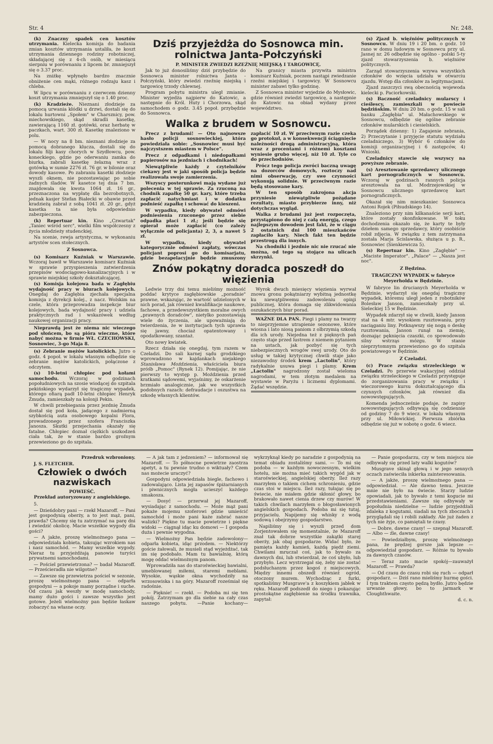Str. 4 Nr. 248.
(k) Znaczny spadek cen kosztów utrzymania. Kielecka komisja do badania zmian kosztów utrzymania ustaliła, że koszt utrzymania dziennego rodziny robotniczej, składającej się z 4-ch osób, w miesiącu sierpniu w porównaniu z lipcem br. zmniejszył się o 3.37 proc.
Na zniżkę wpłynęło bardzo znacznie obniżenie cen mąki, różnego rodzaju kasz i chleba.
W lipcu w porównaniu z czerwcem dzienny koszt utrzymania zmniejszył się o 1.40 proc.
(k) Kradzieże. Nieznani złodzieje za pomocą urwania kłódki u drzwi, dostali się do lokalu hurtowni „Społem" w Charsznicy, pow. miechowskiego, skąd skradli kasetkę, zawierającą 1160 zł. gotówki, oraz herbatę w paczkach, wart. 300 zł. Kasetkę znaleziono w polu.
— W nocy na 8 bm. nieznani złodzieje za pomocą dobranego klucza, dostali się do lokalu filji kasy chorych w Szydłowcu, pow. koneckiego, gdzie po oderwaniu zamka do biurka, zabrali kasetkę żelazną wraz z gotówką w sumie 2276 zł. 76 gr. w bilonie oraz dowody kasowe. Po zabraniu kasetki złodzieje wyszli oknem, nie pozostawiając po sobie żadnych śladów. W kasetce tej dnia 7 bm. znajdowała się kwota 1064 zł. 16 gr., przeznaczona na wypłatę dla bezrobotnych, jednak kasjer Stefan Białecki w obawie przed kradzieżą zabrał z sobą 1041 zł. 20 gr., gdyż kasetka ta nie była odpowiednio zabezpieczona.
(k) Repertuar kin. Kino „Czwartak" „Taniec wśród serc", wielki film współczesny z życia młodzieży studenckiej.
Na scenie, rewja artystyczna, w wykonaniu artystów scen stołecznych.
Z Sosnowca.
(s) Komisarz Kuźniak w Warszawie. Wczoraj bawił w Warszawie komisarz Kuźniak w sprawie przyspieszenia zatwierdzenia przepisów wodociągowo-kanalizacyjnych i w sprawie miejskiej szkoły dokształcającej.
(s) Komisja kolejowa bada w Zagłębiu wydajność pracy w biurach kolejowych. Onegdaj do Zagłębia zjechała specjalna komisja z dyrekcji kolej., z nacz. Wolskim na czele, która przeprowadza inspekcje biur kolejowych, bada wydajność pracy i udziela praktycznych rad i wskazówek według naukowej organizacji pracy.
Nieprawdą jest że niema nic wieczego pod słońcem, bo są pióra wieczne, które nabyć można w firmie WŁ. CZECHOWSKI, Sosnowiec, 3-go Maja 8.
(s) Zebranie mężów katolickich. Jutro o godz. 4 popoł. w lokalu własnym odbędzie się zebranie mężów katolickich, połączone z odczytem.
(s) 10-letni chłopiec pod kołami samochodu. Wczoraj w godzinach popołudniowych na szosie wiodącej do szpitala pekińskiego wydarzył się tragiczny wypadek, którego ofiarą padł 10-letni chłopiec Henryk Żmuda, zamieszkały na kolonji Pekin.
W chwili przebiegania przez jezdnię Żmuda dostał się pod koła, jadącego z nadmierną szybkością auta osobowego kopalni Flora, prowadzonego przez szofera Franciszka Janosza. Skutki przejechania okazały się fatalne. Chłopiec doznał ciężkich uszkodzeń ciała tak, że w stanie bardzo groźnym przewieziono go do szpitala.
Dziś przyjeżdża do Sosnowca min. rolnictwa Janta-Połczyński
P. MINISTER ZWIEDZI RZEŹNIĘ MIEJSKĄ I TARGOWICĘ.
Jak to już donosiliśmy dziś przybędzie do Sosnowca minister rolnictwa Janta - Połczyński, który zwiedzi rzeźnię miejską i targowicę trzody chlewnej.
Program pobytu ministra uległ zmianie. Minister wyjedża najpierw do Katowic, a następnie do Król. Huty i Chorzowa, skąd samochodem o godz. 3.45 popoł. przybędzie do Sosnowca.
Na granicy miasta przywita ministra komisarz Kuźniak, poczem nastąpi zwiedzanie rzeźni miejskiej i targowicy. W Sosnowcu minister zabawi tylko godzinę.
Z Sosnowca minister wyjedzie do Mysłowic, gdzie również zwiedzi targowicę, a następnie do Katowic na obiad wydany przez województwo.
Walka z brudem w Sosnowcu.
Precz z brudami! — Oto najnowsze hasło policji sosnowieckiej, która powiedziała sobie: „Sosnowiec musi być najczystszem miastem w Polsce".
Precz z odpadkami i niedopałkami papierosów na jezdniach i chodnikach!
Niewątpliwie każdy z czytelników ciekawy jest w jaki sposób policja będzie realizowała swoje zamierzenia.
Wszyscy posterunkowi mają wydane już polecenia w tej sprawie. Za rzuconą na chodnik zapałkę 50 gr. kary, które trzeba zapłacić natychmiast i w dodatku podnieść zapałkę i schować do kieszeni.
W wypadku, kiedy obywatel odmówi podniesienia rzuconego przez siebie odpadka płaci 1 zł.; jeśli będzie się opierał może zapłacić (co zależy wyłącznie od policjanta) 2, 3, a nawet 5 zł.
W wypadku, kiedy obywatel kategorycznie odmówi zapłaty, wówczas policjant poprosi go do komisarjatu, gdzie bezapelacyjnie będzie zmuszony zapłacić 10 zł. W przeciwnym razie czeka go protokuł, a w konsekwencji ściągnięcie należności drogą administracyjną, która wraz z procentami i różnemi kosztami wyniesie grubo więcej, niż 10 zł. Tyle co do przechodniów.
Prócz tego policja zwróci baczną uwagę na dozorców domowych, roztoczy nad nimi obserwację, czy swe czynności wykonują solidnie. W przeciwnym razie będą stosowane kary.
W ten sposób zakrojona akcja przyniesie niewątpliwie pożądane rezultaty, miasto przybierze inny, niż dotychczas wygląd.
Walka z brudami już jest rozpoczęta, przystąpiono do niej z całą energją, czego najlepszym dowodem jest fakt, że w ciągu 2 ostatnich dni 100 mieszkańców zapłaciło kary. Niech fakt ten będzie przestrogą dla innych.
Na chodniki i jezdnie nic nie rzucać nie można, od tego są stojące na ulicach skrzynki.
Znów pokątny doradca poszedł do więzienia
Ledwie trzy dni temu mieliśmy możność poddać krytyce zagłębiowskie „poradnie" prawne, wskazując, że wartość udzielonych w nich porad, jak również kwalifikacje naukowe, fachowe, a przedewszystkiem moralne owych „prawnych doradców", nietylko pozostawiają wiele do życzenia, ale upoważniają do twierdzenia, że w instytucjach tych uprawia się jawny, chociaż opatentowany i opodatkowany, szantaż.
Oto nowy kwiatek.
Rzecz działa się onegdaj, tym razem w Czeladzi. Do sali karnej sądu grodzkiego wprowadzono w kajdankach niejakiego Stanisława Moździenia, właściciela biura próśb „Pomoc" (Rynek 12). Pomijając, że nie pierwszy to występ p. Moździenia przed kratkami sądowemi, wyjaśnimy, że oskarżenie brzmiało analogicznie, jak we wszystkich podobnych razach: defraudacje i oszustwa na szkodę własnych klientów.
Wyrok dwuch miesięcy więzienia wyrwał znowu gronu pokątniarzy wybitną jednostkę ku niewątpliwemu zadowoleniu opinji publicznej, która domaga się zlikwidowania oszukańczych biur porad.
WAŻNE DLA PAŃ. Piegi i plamy na twarzy to nieprzyjemne utrapienie sezonowe, które wiosna i lato niosą paniom z olbrzymią szkodą dla ich urody. Niejedna też z pięknych pań często staje przed lustrem z niemem pytaniem na ustach, jak pozbyć się tych niebezpiecznych wrogów swej urody. Oto do usług w takiej krytycznej chwili staje jako niezawodny środek krem „Lactolin", który radykalnie usuwa piegi i plamy. Krem „Lactolin" nagrodzony został wieloma nagrodami, w tem złotym medalem na wystawie w Paryżu i licznemi dyplomami. Żądać wszędzie.
(s) Zjazd b. więźniów politycznych w Sosnowcu. W dniu 19 i 20 bm. o godz. 10 rano w domu ludowym w Sosnowcu przy ul. Jasnej nr. 26 odbędzie się ogólno - polski 5-ty zjazd stowarzyszenia b. więźniów politycznych.
Zarząd stowarzyszenia wzywa wszystkich członków do wzięcia udziału w otwarciu zjazdu. Wstęp dla członków za legitymacjami.
Zjazd zaszczyci swą obecnością wojewoda kielecki p. Paciorkowski.
(s) Baczność czeladnicy mularscy i cieślescy, zamieszkali w powiecie będzińskim. W dniu 20 bm. o godz. 15 w sali banku „Zagłębia" ul. Małachowskiego w Sosnowcu, odbędzie się ogólne zebranie członków mularskich i ciesielskich.
Porządek dzienny: 1) Zagajenie zebrania, 2) Przeczytanie i przyjęcie statutu wydziału czeladniczego, 3) Wybór 6 członków do komisji organizacyjnej i 6 zastępców, 4) Wnioski.
Czeladnicy stawcie się wszyscy na powyższe zebranie.
(s) Aresztowanie sprzedawcy ulicznego kart pornograficznych w Sosnowcu. Wczoraj w godzinach rannych policja aresztowała na ul. Modrzejowskiej w Sosnowcu ulicznego sprzedawcę kart pornograficznych.
Okazał się nim mieszkaniec Sosnowca Antoni Rojek (Piłsudskiego 14).
Znaleziono przy nim kilkanaście serji kart, które zostały skonfiskowane. W toku dochodzenia okazało się, że karty te były dziełem samego sprzedawcy, który osobiście robił zdjęcia. W związku z tem zatrzymana została Marja Scislawska, służąca u p. R., Sosnowiec (Sienkiewicza 5).
(s) Repertuar kin. Kino „Zagłębie" — „Maciste Imperator". „Palace" — „Nasza jest noc".
Z Będzina.
TRAGICZNY WYPADEK w fabryce Meyerholda w Będzinie.
W fabryce lin drucianych Meyerholda w Będzinie, wydarzył się onegdaj tragiczny wypadek, któremu uległ jeden z robotników Bolesław Janson, zamieszkały przy ul. Sieleckiej 15 w Będzinie.
Wypadek zdarzył się w chwili, kiedy Janson stał na 4 mtr. wysokiem rusztowaniu, przy naciąganiu liny. Potknąwszy się nogą o deskę rusztowania, Janson runął na ziemię, doznając pęknięcia czaszki, co spowodowało silny wstrząs mózgu. W stanie nieprzytomnym przewieziono go do szpitala powiatowego w Będzinie.
Z Czeladzi.
(c) Prace związku strzeleckiego w Czeladzi. Po przerwie wakacyjnej oddział związku strzeleckiego w Czeladzi przystępuje do zorganizowania pracy w związku i wieczorowego kursu dokształcającego dla czynnych członków, jak również dla nowowstępujących.
Komenda jednocześnie podaje, że zapisy nowowstępujących odbywają się codziennie od godziny 7 do 9 wiecz. w lokalu własnym przy ul. Miłowickiej. Pierwsza zbiórka odbędzie się już w sobotę o godz. 6 wiecz.
Przedruk wzbroniony.
J. S. FLETCHER.
Człowiek o dwóch nazwiskach
POWIEŚĆ.
Przekład autoryzowany z angielskiego.
5.
— Dzieńdobry pani — rzekł Mazaroff. — Pani jest gospodynią oberży, a to jest mąż, pani, prawda? Chcemy się tu zatrzymać na parę dni i zwiedzić okolicę. Macie wszelkie wygody dla gości?
— A jakże, proszę wielmożnego pana — odpowiedziała kobieta, taksując wzrokiem nas i nasz samochód. — Mamy wszelkie wygody. Nieraz tu przyjeżdżają panowie turyści prywatnemi samochodami.
— Pościel przewietrzona? — badał Mazaroff. — Prześcieradła nie wilgotne?
— Zawsze się przewietrza pościel w sezonie, proszę wielmożnego pana — odparła gospodyni — a pokoje mamy porządne i suche. Od czasu jak weszły w modę samochody, mamy dużo gości i zawsze wszystko jest gotowe. Jeżeli wielmożny pan będzie łaskaw zobaczyć na własne oczy.
— A jak tam z jedzeniem? — informował się Mazaroff. — To północne powietrze zaostrza apetyt, a tu pewnie trudno o wiktuały? Czem nas możecie uraczyć?
Gospodyni odpowiedziała biegle, fachowo i zadowalająco. Lista jej zapasów śpiżarnianych i piwnicznych mogła ucieszyć każdego smakosza.
— Dosyć — przerwał jej Mazaroff, wysiadając z samochodu. — Może mąż pani pokaże mojemu szoferowi gdzie umieścić samochód i może pani każe zabrać nasze walizki? Piękne tu macie powietrze i piękne widoki — ciągnął idąc ku domowi — I gospoda duża i pewnie wygodna.
— Wielmożny Pan będzie zadowolony—odparła kobieta, idąc przodem. — Niektórzy goście żałowali, że musieli stąd wyjeżdżać, tak im się podobało. Mam tu bawialnię, którą mogę oddać wielmożnym panom.
Wprowadziła nas do staroświeckiej bawialni, umeblowanej miłemi, staremi meblami. Wysokie, wąskie okna wychodziły na wrzosowiska i na góry. Mazaroff roześmiał się radośnie.
— Pięknie! — rzekł. — Podoba mi się ten pokój. Zatrzymam go dla siebie na cały czas naszego pobytu. —Panie kochany— wykrzyknął kiedy po naradzie z gospodynią na temat obiadu zostaliśmy sami. — To mi się podoba — w każdym nowoczesnym, wielkim hotelu, nie można mieć takich wygód jak w staroświeckiej, angielskiej oberży. Ileż razy marzyłem o takiem cichem schronieniu, gdzie czas stoi w miejscu. Ileż razy, tułając się po świecie, nie miałem gdzie skłonić głowy, bo brakowało nawet cienia drzew czy murów! W takich chwilach marzyłem o błogosławionych angielskich gospodach. Podoba mi się tutaj, przyjacielu. Napijemy się whisky z wodą sodową i obejrzymy gospodarstwo.
Napiliśmy się i wyszli przed dom Zorjentowałem się momentalnie, że Mazaroff znał tak dobrze wszystkie zakątki starej oberży, jak obaj gospodarze. Widać było, że pamięta każdy kamień, każdą piędź ziemi. Chwilami mruczał coś, jak to bywało za dawnych dni, lub stwierdzał, że coś ubyło, lub przybyło. Lecz wystrzegał się, żeby nie zostać podsłuchanym przez kogoś z miejscowych. Między innemi obszedł również ogród, otoczony murem. Wychodząc z furki, spotkaliśmy Musgrave'a z koszykiem jabłek w ręku. Mazaroff podszedł do niego i pokazując prostokątne zagłębienie na środku trawnika, zapytał:
— Panie gospodarzu, czy w tem miejscu nie odbywały się przed laty walki kogutów?
Musgrave skinął głową i w jego sennych oczach zaświeciła iskierka zainteresowania.
— A jakże, proszę wielmożnego pana — odpowiedział. — Ale dawno temu. Jeszcze mnie nie było na świecie. Starzy ludzie opowiadali, jak to bywało z temi kogucie mi przedstawieniami. Zawsze się odbywały w popołudnia niedzielne — ludzie przyjeżdżali zdaleka z kogutami, siadali na tych zboczach i przyglądali się i robili zakłady. Ale już żaden z tych nie żyje, co pamiętali te czasy.
— Dobre, dawne czasy! — szepnął Mazaroff. — Albo — źle, dawne czasy!
— Powiedziałbym, proszę wielmożnego pana, że prędzej gorsze jak lepsze — odpowiedział gospodarz. — Różnie tu bywało za dawnych czasów.
— Teraz zato macie spokój—zauważył Mazaroff. — Prawda?
— Od czasu do czasu robi się ruch — odparł gospodarz. — Dziś rano mieliśmy hurmę gości. I tym traktem często pędzą bydło. Jutro będzie urwanie głowy, bo to jarmark w Cloughthwaite.
d. c. n.